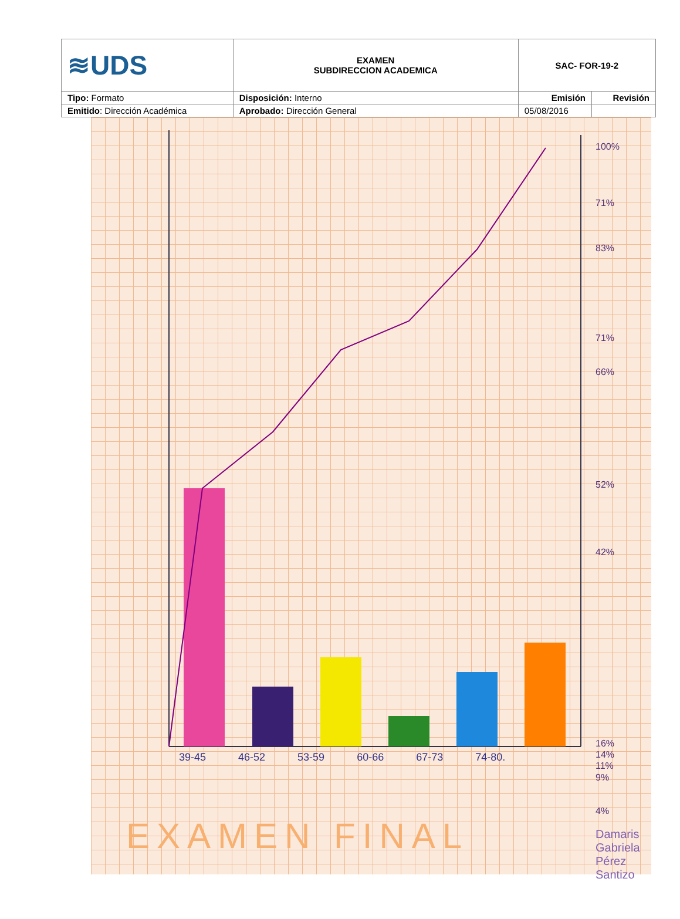| ≋UDS | EXAMEN SUBDIRECCION ACADEMICA | SAC- FOR-19-2 | |
| Tipo: Formato | Disposición: Interno | Emisión | Revisión |
| Emitido : Dirección Académica | Aprobado: Dirección General | 05/08/2016 | |
100%
71%
83%
71%
66%
52%
42%
16%
14%
11%
9%
4%
39-45 46-52 53-59 60-66 67-73 74-80.
EXAMEN FINAL
Damaris
Gabriela
Pérez
Santizo